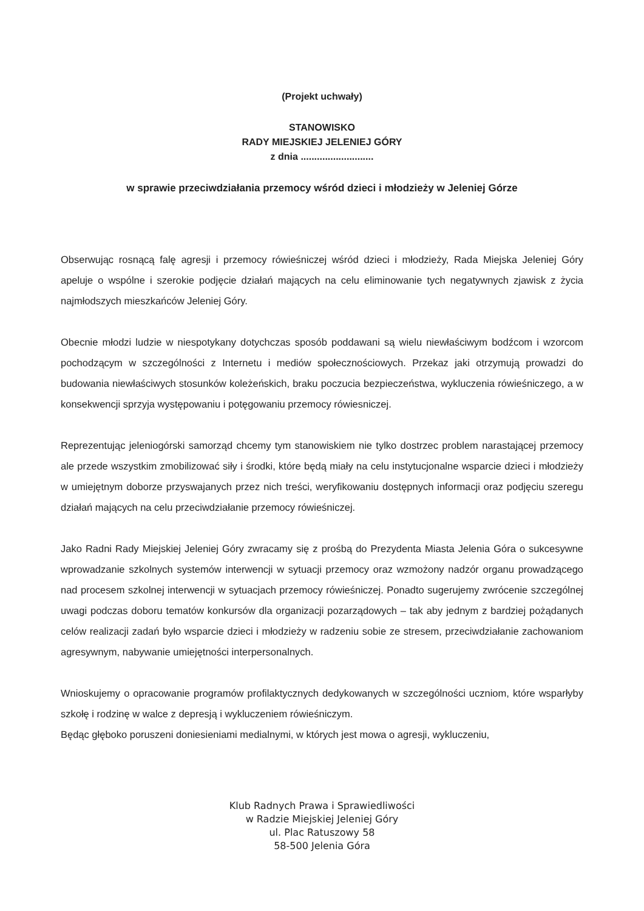(Projekt uchwały)
STANOWISKO
RADY MIEJSKIEJ JELENIEJ GÓRY
z dnia ...........................
w sprawie przeciwdziałania przemocy wśród dzieci i młodzieży w Jeleniej Górze
Obserwując rosnącą falę agresji i przemocy rówieśniczej wśród dzieci i młodzieży, Rada Miejska Jeleniej Góry apeluje o wspólne i szerokie podjęcie działań mających na celu eliminowanie tych negatywnych zjawisk z życia najmłodszych mieszkańców Jeleniej Góry.
Obecnie młodzi ludzie w niespotykany dotychczas sposób poddawani są wielu niewłaściwym bodźcom i wzorcom pochodzącym w szczególności z Internetu i mediów społecznościowych. Przekaz jaki otrzymują prowadzi do budowania niewłaściwych stosunków koleżeńskich, braku poczucia bezpieczeństwa, wykluczenia rówieśniczego, a w konsekwencji sprzyja występowaniu i potęgowaniu przemocy rówiesniczej.
Reprezentując jeleniogórski samorząd chcemy tym stanowiskiem nie tylko dostrzec problem narastającej przemocy ale przede wszystkim zmobilizować siły i środki, które będą miały na celu instytucjonalne wsparcie dzieci i młodzieży w umiejętnym doborze przyswajanych przez nich treści, weryfikowaniu dostępnych informacji oraz podjęciu szeregu działań mających na celu przeciwdziałanie przemocy rówieśniczej.
Jako Radni Rady Miejskiej Jeleniej Góry zwracamy się z prośbą do Prezydenta Miasta Jelenia Góra o sukcesywne wprowadzanie szkolnych systemów interwencji w sytuacji przemocy oraz wzmożony nadzór organu prowadzącego nad procesem szkolnej interwencji w sytuacjach przemocy rówieśniczej. Ponadto sugerujemy zwrócenie szczególnej uwagi podczas doboru tematów konkursów dla organizacji pozarządowych – tak aby jednym z bardziej pożądanych celów realizacji zadań było wsparcie dzieci i młodzieży w radzeniu sobie ze stresem, przeciwdziałanie zachowaniom agresywnym, nabywanie umiejętności interpersonalnych.
Wnioskujemy o opracowanie programów profilaktycznych dedykowanych w szczególności uczniom, które wsparłyby szkołę i rodzinę w walce z depresją i wykluczeniem rówieśniczym.
Będąc głęboko poruszeni doniesieniami medialnymi, w których jest mowa o agresji, wykluczeniu,
Klub Radnych Prawa i Sprawiedliwości
w Radzie Miejskiej Jeleniej Góry
ul. Plac Ratuszowy 58
58-500 Jelenia Góra